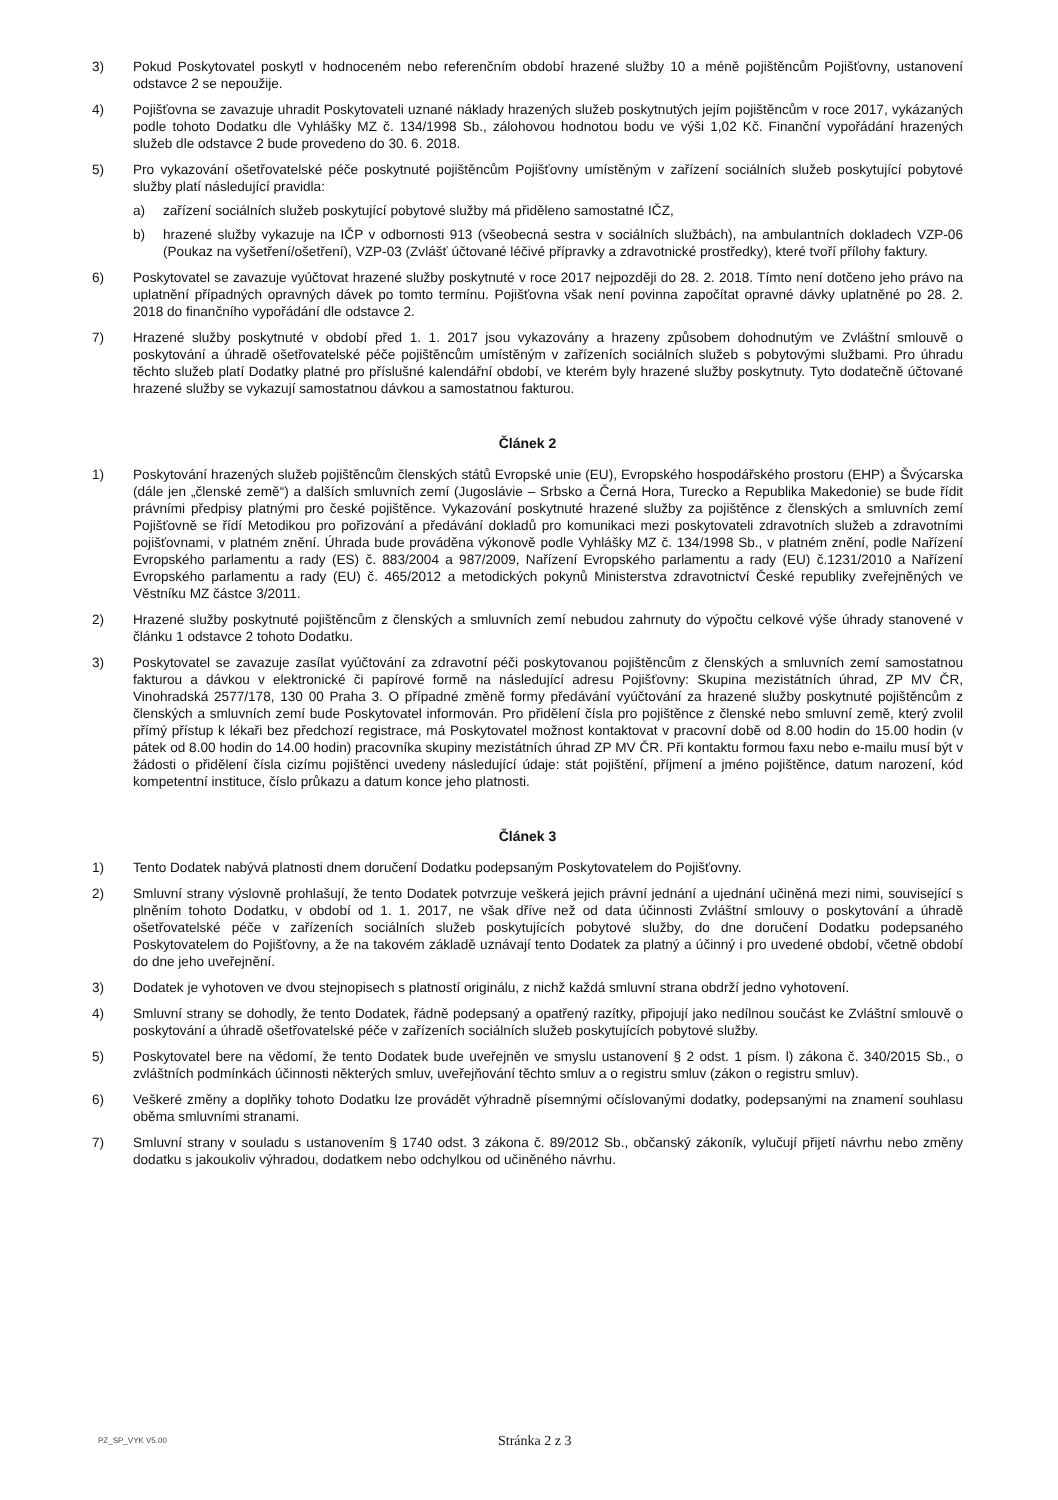3) Pokud Poskytovatel poskytl v hodnoceném nebo referenčním období hrazené služby 10 a méně pojištěncům Pojišťovny, ustanovení odstavce 2 se nepoužije.
4) Pojišťovna se zavazuje uhradit Poskytovateli uznané náklady hrazených služeb poskytnutých jejím pojištěncům v roce 2017, vykázaných podle tohoto Dodatku dle Vyhlášky MZ č. 134/1998 Sb., zálohovou hodnotou bodu ve výši 1,02 Kč. Finanční vypořádání hrazených služeb dle odstavce 2 bude provedeno do 30. 6. 2018.
5) Pro vykazování ošetřovatelské péče poskytnuté pojištěncům Pojišťovny umístěným v zařízení sociálních služeb poskytující pobytové služby platí následující pravidla:
a) zařízení sociálních služeb poskytující pobytové služby má přiděleno samostatné IČZ,
b) hrazené služby vykazuje na IČP v odbornosti 913 (všeobecná sestra v sociálních službách), na ambulantních dokladech VZP-06 (Poukaz na vyšetření/ošetření), VZP-03 (Zvlášť účtované léčivé přípravky a zdravotnické prostředky), které tvoří přílohy faktury.
6) Poskytovatel se zavazuje vyúčtovat hrazené služby poskytnuté v roce 2017 nejpozději do 28. 2. 2018. Tímto není dotčeno jeho právo na uplatnění případných opravných dávek po tomto termínu. Pojišťovna však není povinna započítat opravné dávky uplatněné po 28. 2. 2018 do finančního vypořádání dle odstavce 2.
7) Hrazené služby poskytnuté v období před 1. 1. 2017 jsou vykazovány a hrazeny způsobem dohodnutým ve Zvláštní smlouvě o poskytování a úhradě ošetřovatelské péče pojištěncům umístěným v zařízeních sociálních služeb s pobytovými službami. Pro úhradu těchto služeb platí Dodatky platné pro příslušné kalendářní období, ve kterém byly hrazené služby poskytnuty. Tyto dodatečně účtované hrazené služby se vykazují samostatnou dávkou a samostatnou fakturou.
Článek 2
1) Poskytování hrazených služeb pojištěncům členských států Evropské unie (EU), Evropského hospodářského prostoru (EHP) a Švýcarska (dále jen „členské země“) a dalších smluvních zemí (Jugoslávie – Srbsko a Černá Hora, Turecko a Republika Makedonie) se bude řídit právními předpisy platnými pro české pojištěnce. Vykazování poskytnuté hrazené služby za pojištěnce z členských a smluvních zemí Pojišťovně se řídí Metodikou pro pořizování a předávání dokladů pro komunikaci mezi poskytovateli zdravotních služeb a zdravotními pojišťovnami, v platném znění. Úhrada bude prováděna výkonově podle Vyhlášky MZ č. 134/1998 Sb., v platném znění, podle Nařízení Evropského parlamentu a rady (ES) č. 883/2004 a 987/2009, Nařízení Evropského parlamentu a rady (EU) č.1231/2010 a Nařízení Evropského parlamentu a rady (EU) č. 465/2012 a metodických pokynů Ministerstva zdravotnictví České republiky zveřejněných ve Věstníku MZ částce 3/2011.
2) Hrazené služby poskytnuté pojištěncům z členských a smluvních zemí nebudou zahrnuty do výpočtu celkové výše úhrady stanovené v článku 1 odstavce 2 tohoto Dodatku.
3) Poskytovatel se zavazuje zasílat vyúčtování za zdravotní péči poskytovanou pojištěncům z členských a smluvních zemí samostatnou fakturou a dávkou v elektronické či papírové formě na následující adresu Pojišťovny: Skupina mezistátních úhrad, ZP MV ČR, Vinohradská 2577/178, 130 00 Praha 3. O případné změně formy předávání vyúčtování za hrazené služby poskytnuté pojištěncům z členských a smluvních zemí bude Poskytovatel informován. Pro přidělení čísla pro pojištěnce z členské nebo smluvní země, který zvolil přímý přístup k lékaři bez předchozí registrace, má Poskytovatel možnost kontaktovat v pracovní době od 8.00 hodin do 15.00 hodin (v pátek od 8.00 hodin do 14.00 hodin) pracovníka skupiny mezistátních úhrad ZP MV ČR. Při kontaktu formou faxu nebo e-mailu musí být v žádosti o přidělení čísla cizímu pojištěnci uvedeny následující údaje: stát pojištění, příjmení a jméno pojištěnce, datum narození, kód kompetentní instituce, číslo průkazu a datum konce jeho platnosti.
Článek 3
1) Tento Dodatek nabývá platnosti dnem doručení Dodatku podepsaným Poskytovatelem do Pojišťovny.
2) Smluvní strany výslovně prohlašují, že tento Dodatek potvrzuje veškerá jejich právní jednání a ujednání učiněná mezi nimi, související s plněním tohoto Dodatku, v období od 1. 1. 2017, ne však dříve než od data účinnosti Zvláštní smlouvy o poskytování a úhradě ošetřovatelské péče v zařízeních sociálních služeb poskytujících pobytové služby, do dne doručení Dodatku podepsaného Poskytovatelem do Pojišťovny, a že na takovém základě uznávají tento Dodatek za platný a účinný i pro uvedené období, včetně období do dne jeho uveřejnění.
3) Dodatek je vyhotoven ve dvou stejnopisech s platností originálu, z nichž každá smluvní strana obdrží jedno vyhotovení.
4) Smluvní strany se dohodly, že tento Dodatek, řádně podepsaný a opatřený razítky, připojují jako nedílnou součást ke Zvláštní smlouvě o poskytování a úhradě ošetřovatelské péče v zařízeních sociálních služeb poskytujících pobytové služby.
5) Poskytovatel bere na vědomí, že tento Dodatek bude uveřejněn ve smyslu ustanovení § 2 odst. 1 písm. l) zákona č. 340/2015 Sb., o zvláštních podmínkách účinnosti některých smluv, uveřejňování těchto smluv a o registru smluv (zákon o registru smluv).
6) Veškeré změny a doplňky tohoto Dodatku lze provádět výhradně písemnými očíslovanými dodatky, podepsanými na znamení souhlasu oběma smluvními stranami.
7) Smluvní strany v souladu s ustanovením § 1740 odst. 3 zákona č. 89/2012 Sb., občanský zákoník, vylučují přijetí návrhu nebo změny dodatku s jakoukoliv výhradou, dodatkem nebo odchylkou od učiněného návrhu.
PZ_SP_VYK V5.00
Stránka 2 z 3